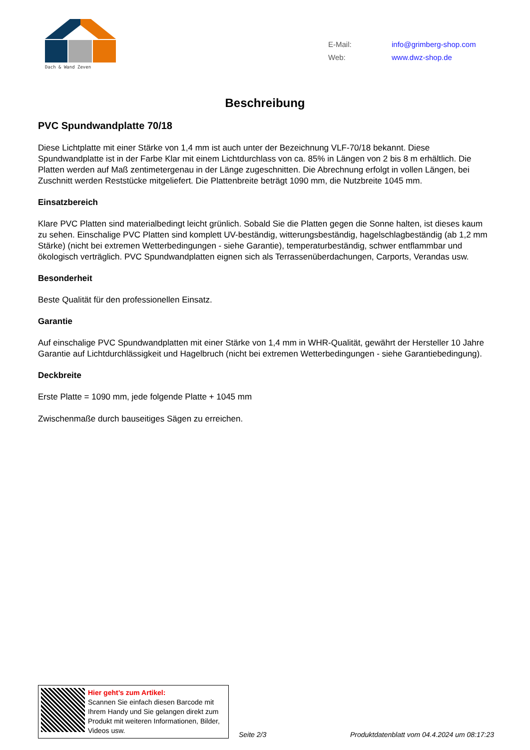Dach & Wand Zeven
E-Mail: info@grimberg-shop.com
Web: www.dwz-shop.de
Beschreibung
PVC Spundwandplatte 70/18
Diese Lichtplatte mit einer Stärke von 1,4 mm ist auch unter der Bezeichnung VLF-70/18 bekannt. Diese Spundwandplatte ist in der Farbe Klar mit einem Lichtdurchlass von ca. 85% in Längen von 2 bis 8 m erhältlich. Die Platten werden auf Maß zentimetergenau in der Länge zugeschnitten. Die Abrechnung erfolgt in vollen Längen, bei Zuschnitt werden Reststücke mitgeliefert. Die Plattenbreite beträgt 1090 mm, die Nutzbreite 1045 mm.
Einsatzbereich
Klare PVC Platten sind materialbedingt leicht grünlich. Sobald Sie die Platten gegen die Sonne halten, ist dieses kaum zu sehen. Einschalige PVC Platten sind komplett UV-beständig, witterungsbeständig, hagelschlagbeständig (ab 1,2 mm Stärke) (nicht bei extremen Wetterbedingungen - siehe Garantie), temperaturbeständig, schwer entflammbar und ökologisch verträglich. PVC Spundwandplatten eignen sich als Terrassenüberdachungen, Carports, Verandas usw.
Besonderheit
Beste Qualität für den professionellen Einsatz.
Garantie
Auf einschalige PVC Spundwandplatten mit einer Stärke von 1,4 mm in WHR-Qualität, gewährt der Hersteller 10 Jahre Garantie auf Lichtdurchlässigkeit und Hagelbruch (nicht bei extremen Wetterbedingungen - siehe Garantiebedingung).
Deckbreite
Erste Platte = 1090 mm, jede folgende Platte + 1045 mm
Zwischenmaße durch bauseitiges Sägen zu erreichen.
Hier geht’s zum Artikel:
Scannen Sie einfach diesen Barcode mit Ihrem Handy und Sie gelangen direkt zum Produkt mit weiteren Informationen, Bilder, Videos usw.
Seite 2/3
Produktdatenblatt vom 04.4.2024 um 08:17:23